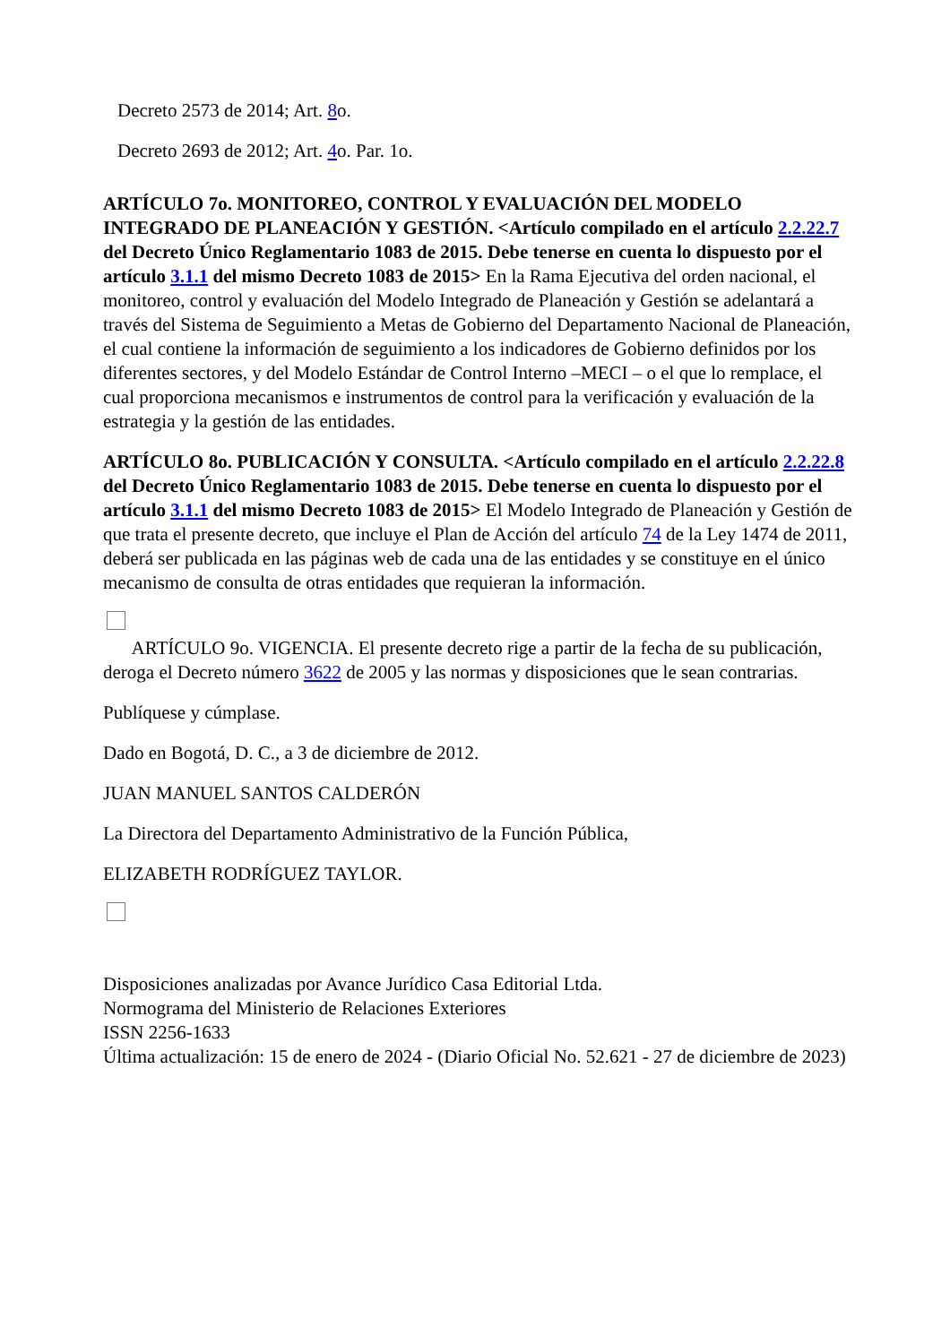Decreto 2573 de 2014; Art. 8o.
Decreto 2693 de 2012; Art. 4o. Par. 1o.
ARTÍCULO 7o. MONITOREO, CONTROL Y EVALUACIÓN DEL MODELO INTEGRADO DE PLANEACIÓN Y GESTIÓN. <Artículo compilado en el artículo 2.2.22.7 del Decreto Único Reglamentario 1083 de 2015. Debe tenerse en cuenta lo dispuesto por el artículo 3.1.1 del mismo Decreto 1083 de 2015> En la Rama Ejecutiva del orden nacional, el monitoreo, control y evaluación del Modelo Integrado de Planeación y Gestión se adelantará a través del Sistema de Seguimiento a Metas de Gobierno del Departamento Nacional de Planeación, el cual contiene la información de seguimiento a los indicadores de Gobierno definidos por los diferentes sectores, y del Modelo Estándar de Control Interno –MECI – o el que lo remplace, el cual proporciona mecanismos e instrumentos de control para la verificación y evaluación de la estrategia y la gestión de las entidades.
ARTÍCULO 8o. PUBLICACIÓN Y CONSULTA. <Artículo compilado en el artículo 2.2.22.8 del Decreto Único Reglamentario 1083 de 2015. Debe tenerse en cuenta lo dispuesto por el artículo 3.1.1 del mismo Decreto 1083 de 2015> El Modelo Integrado de Planeación y Gestión de que trata el presente decreto, que incluye el Plan de Acción del artículo 74 de la Ley 1474 de 2011, deberá ser publicada en las páginas web de cada una de las entidades y se constituye en el único mecanismo de consulta de otras entidades que requieran la información.
ARTÍCULO 9o. VIGENCIA. El presente decreto rige a partir de la fecha de su publicación, deroga el Decreto número 3622 de 2005 y las normas y disposiciones que le sean contrarias.
Publíquese y cúmplase.
Dado en Bogotá, D. C., a 3 de diciembre de 2012.
JUAN MANUEL SANTOS CALDERÓN
La Directora del Departamento Administrativo de la Función Pública,
ELIZABETH RODRÍGUEZ TAYLOR.
Disposiciones analizadas por Avance Jurídico Casa Editorial Ltda.
Normograma del Ministerio de Relaciones Exteriores
ISSN 2256-1633
Última actualización: 15 de enero de 2024 - (Diario Oficial No. 52.621 - 27 de diciembre de 2023)